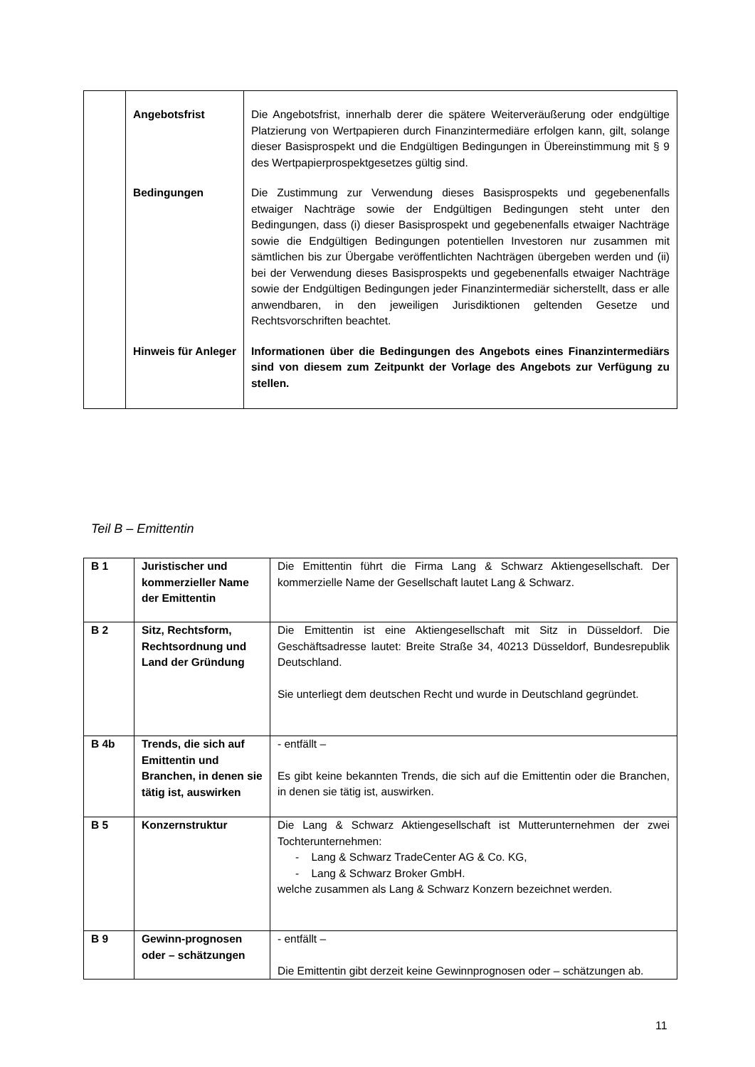| | Angebotsfrist | Die Angebotsfrist, innerhalb derer die spätere Weiterveräußerung oder endgültige Platzierung von Wertpapieren durch Finanzintermediäre erfolgen kann, gilt, solange dieser Basisprospekt und die Endgültigen Bedingungen in Übereinstimmung mit § 9 des Wertpapierprospektgesetzes gültig sind. |
| | Bedingungen | Die Zustimmung zur Verwendung dieses Basisprospekts und gegebenenfalls etwaiger Nachträge sowie der Endgültigen Bedingungen steht unter den Bedingungen, dass (i) dieser Basisprospekt und gegebenenfalls etwaiger Nachträge sowie die Endgültigen Bedingungen potentiellen Investoren nur zusammen mit sämtlichen bis zur Übergabe veröffentlichten Nachträgen übergeben werden und (ii) bei der Verwendung dieses Basisprospekts und gegebenenfalls etwaiger Nachträge sowie der Endgültigen Bedingungen jeder Finanzintermediär sicherstellt, dass er alle anwendbaren, in den jeweiligen Jurisdiktionen geltenden Gesetze und Rechtsvorschriften beachtet. |
| | Hinweis für Anleger | Informationen über die Bedingungen des Angebots eines Finanzintermediärs sind von diesem zum Zeitpunkt der Vorlage des Angebots zur Verfügung zu stellen. |
Teil B – Emittentin
| B 1 | Juristischer und kommerzieller Name der Emittentin | Die Emittentin führt die Firma Lang & Schwarz Aktiengesellschaft. Der kommerzielle Name der Gesellschaft lautet Lang & Schwarz. |
| B 2 | Sitz, Rechtsform, Rechtsordnung und Land der Gründung | Die Emittentin ist eine Aktiengesellschaft mit Sitz in Düsseldorf. Die Geschäftsadresse lautet: Breite Straße 34, 40213 Düsseldorf, Bundesrepublik Deutschland. Sie unterliegt dem deutschen Recht und wurde in Deutschland gegründet. |
| B 4b | Trends, die sich auf Emittentin und Branchen, in denen sie tätig ist, auswirken | - entfällt – Es gibt keine bekannten Trends, die sich auf die Emittentin oder die Branchen, in denen sie tätig ist, auswirken. |
| B 5 | Konzernstruktur | Die Lang & Schwarz Aktiengesellschaft ist Mutterunternehmen der zwei Tochterunternehmen: - Lang & Schwarz TradeCenter AG & Co. KG, - Lang & Schwarz Broker GmbH. welche zusammen als Lang & Schwarz Konzern bezeichnet werden. |
| B 9 | Gewinn-prognosen oder – schätzungen | - entfällt – Die Emittentin gibt derzeit keine Gewinnprognosen oder – schätzungen ab. |
11